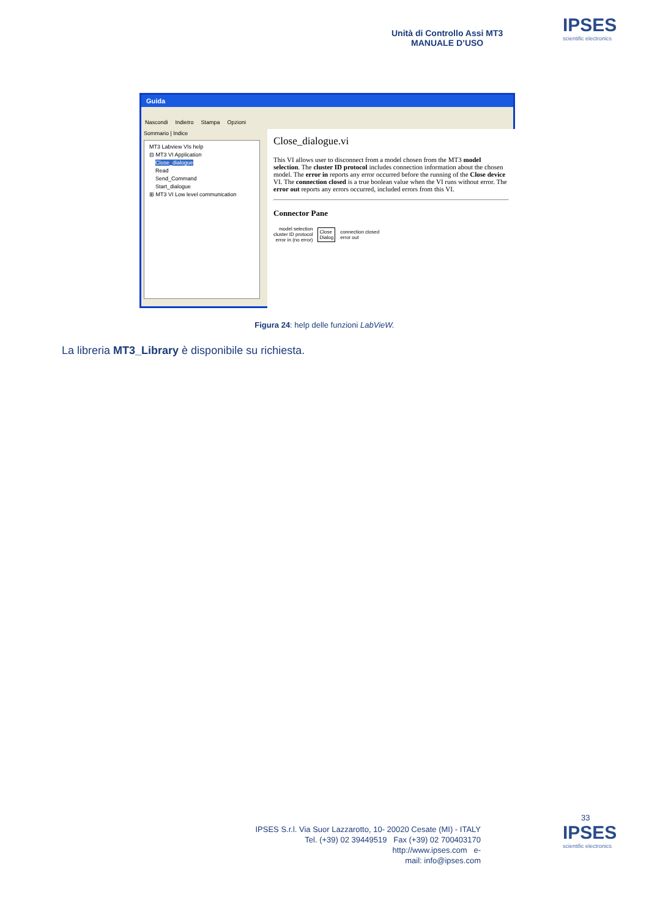Unità di Controllo Assi MT3
MANUALE D’USO
IPSES
scientific electronics
Guida
Nascondi Indietro Stampa Opzioni
Sommario | Indice
MT3 Labview VIs help
⊟ MT3 VI Application
Close_dialogue
Read
Send_Command
Start_dialogue
⊞ MT3 VI Low level communication
Close_dialogue.vi
This VI allows user to disconnect from a model chosen from the MT3 model selection. The cluster ID protocol includes connection information about the chosen model. The error in reports any error occurred before the running of the Close device VI. The connection closed is a true boolean value when the VI runs without error. The error out reports any errors occurred, included errors from this VI.
Connector Pane
model selection
cluster ID protocol
error in (no error)
Close
Dialog
connection closed
error out
Figura 24: help delle funzioni LabVieW.
La libreria MT3_Library è disponibile su richiesta.
33
IPSES S.r.l. Via Suor Lazzarotto, 10- 20020 Cesate (MI) - ITALY
Tel. (+39) 02 39449519 Fax (+39) 02 700403170
http://www.ipses.com e-
mail: info@ipses.com
IPSES
scientific electronics